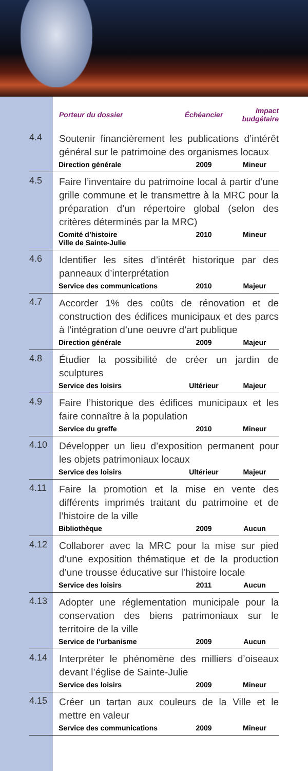| | Porteur du dossier | Échéancier | Impact budgétaire |
| --- | --- | --- | --- |
| 4.4 | Soutenir financièrement les publications d’intérêt général sur le patrimoine des organismes locaux | | |
| | Direction générale | 2009 | Mineur |
| 4.5 | Faire l’inventaire du patrimoine local à partir d’une grille commune et le transmettre à la MRC pour la préparation d’un répertoire global (selon des critères déterminés par la MRC) | | |
| | Comité d’histoire Ville de Sainte-Julie | 2010 | Mineur |
| 4.6 | Identifier les sites d’intérêt historique par des panneaux d’interprétation | | |
| | Service des communications | 2010 | Majeur |
| 4.7 | Accorder 1% des coûts de rénovation et de construction des édifices municipaux et des parcs à l’intégration d’une oeuvre d’art publique | | |
| | Direction générale | 2009 | Majeur |
| 4.8 | Étudier la possibilité de créer un jardin de sculptures | | |
| | Service des loisirs | Ultérieur | Majeur |
| 4.9 | Faire l’historique des édifices municipaux et les faire connaître à la population | | |
| | Service du greffe | 2010 | Mineur |
| 4.10 | Développer un lieu d’exposition permanent pour les objets patrimoniaux locaux | | |
| | Service des loisirs | Ultérieur | Majeur |
| 4.11 | Faire la promotion et la mise en vente des différents imprimés traitant du patrimoine et de l’histoire de la ville | | |
| | Bibliothèque | 2009 | Aucun |
| 4.12 | Collaborer avec la MRC pour la mise sur pied d’une exposition thématique et de la production d’une trousse éducative sur l’histoire locale | | |
| | Service des loisirs | 2011 | Aucun |
| 4.13 | Adopter une réglementation municipale pour la conservation des biens patrimoniaux sur le territoire de la ville | | |
| | Service de l’urbanisme | 2009 | Aucun |
| 4.14 | Interpréter le phénomène des milliers d’oiseaux devant l’église de Sainte-Julie | | |
| | Service des loisirs | 2009 | Mineur |
| 4.15 | Créer un tartan aux couleurs de la Ville et le mettre en valeur | | |
| | Service des communications | 2009 | Mineur |